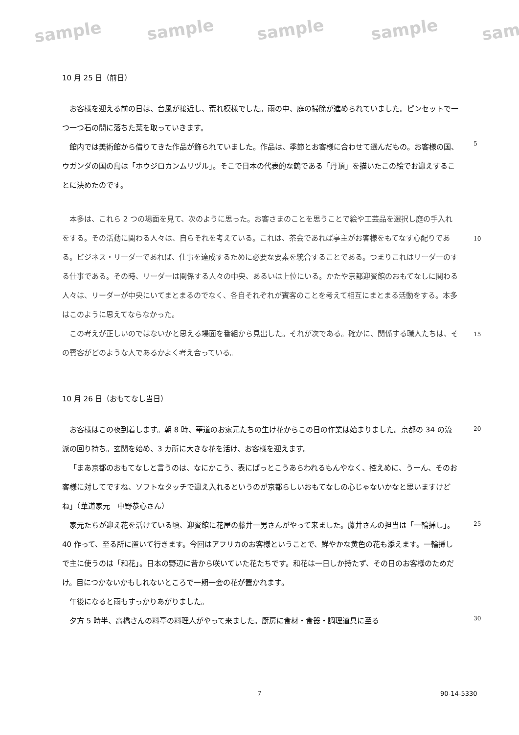sample sample sample sample sam
10 月 25 日（前日）
お客様を迎える前の日は、台風が接近し、荒れ模様でした。雨の中、庭の掃除が進められていました。ピンセットで一つ一つ石の間に落ちた葉を取っていきます。
館内では美術館から借りてきた作品が飾られていました。作品は、季節とお客様に合わせて選んだもの。お客様の国、ウガンダの国の鳥は「ホウジロカンムリヅル」。そこで日本の代表的な鶴である「丹頂」を描いたこの絵でお迎えすることに決めたのです。
本多は、これら 2 つの場面を見て、次のように思った。お客さまのことを思うことで絵や工芸品を選択し庭の手入れをする。その活動に関わる人々は、自らそれを考えている。これは、茶会であれば亭主がお客様をもてなす心配りである。ビジネス・リーダーであれば、仕事を達成するために必要な要素を統合することである。つまりこれはリーダーのする仕事である。その時、リーダーは関係する人々の中央、あるいは上位にいる。かたや京都迎賓館のおもてなしに関わる人々は、リーダーが中央にいてまとまるのでなく、各自それぞれが賓客のことを考えて相互にまとまる活動をする。本多はこのように思えてならなかった。
この考えが正しいのではないかと思える場面を番組から見出した。それが次である。確かに、関係する職人たちは、その賓客がどのような人であるかよく考え合っている。
10 月 26 日（おもてなし当日）
お客様はこの夜到着します。朝 8 時、華道のお家元たちの生け花からこの日の作業は始まりました。京都の 34 の流派の回り持ち。玄関を始め、3 カ所に大きな花を活け、お客様を迎えます。
「まあ京都のおもてなしと言うのは、なにかこう、表にぱっとこうあらわれるもんやなく、控えめに、うーん、そのお客様に対してですね、ソフトなタッチで迎え入れるというのが京都らしいおもてなしの心じゃないかなと思いますけどね」（華道家元　中野恭心さん）
家元たちが迎え花を活けている頃、迎賓館に花屋の藤井一男さんがやって来ました。藤井さんの担当は「一輪挿し」。40 作って、至る所に置いて行きます。今回はアフリカのお客様ということで、鮮やかな黄色の花も添えます。一輪挿しで主に使うのは「和花」。日本の野辺に昔から咲いていた花たちです。和花は一日しか持たず、その日のお客様のためだけ。目につかないかもしれないところで一期一会の花が置かれます。
午後になると雨もすっかりあがりました。
夕方 5 時半、高橋さんの料亭の料理人がやって来ました。厨房に食材・食器・調理道具に至る
5
10
15
20
25
30
7 90-14-5330